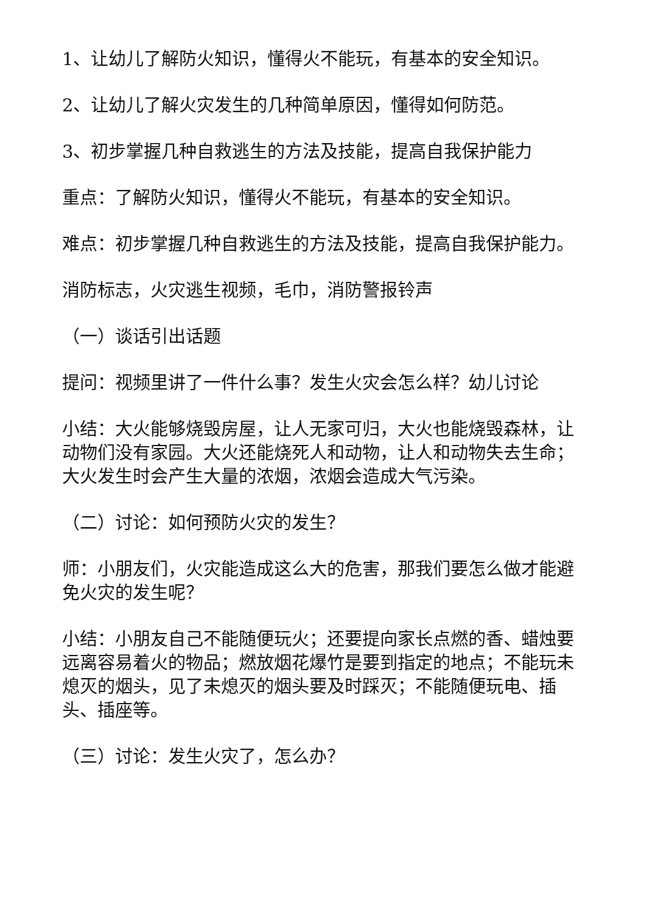1、让幼儿了解防火知识，懂得火不能玩，有基本的安全知识。
2、让幼儿了解火灾发生的几种简单原因，懂得如何防范。
3、初步掌握几种自救逃生的方法及技能，提高自我保护能力
重点：了解防火知识，懂得火不能玩，有基本的安全知识。
难点：初步掌握几种自救逃生的方法及技能，提高自我保护能力。
消防标志，火灾逃生视频，毛巾，消防警报铃声
（一）谈话引出话题
提问：视频里讲了一件什么事？发生火灾会怎么样？幼儿讨论
小结：大火能够烧毁房屋，让人无家可归，大火也能烧毁森林，让动物们没有家园。大火还能烧死人和动物，让人和动物失去生命；大火发生时会产生大量的浓烟，浓烟会造成大气污染。
（二）讨论：如何预防火灾的发生？
师：小朋友们，火灾能造成这么大的危害，那我们要怎么做才能避免火灾的发生呢？
小结：小朋友自己不能随便玩火；还要提向家长点燃的香、蜡烛要远离容易着火的物品；燃放烟花爆竹是要到指定的地点；不能玩未熄灭的烟头，见了未熄灭的烟头要及时踩灭；不能随便玩电、插头、插座等。
（三）讨论：发生火灾了，怎么办？